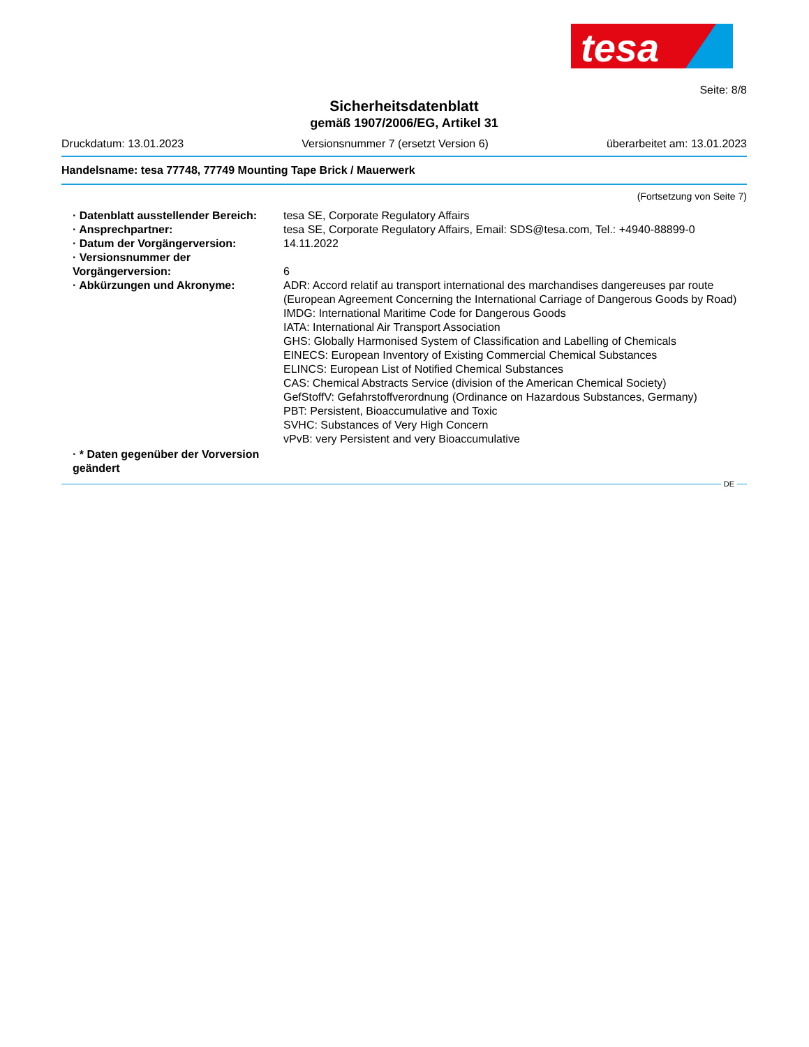tesa
Seite: 8/8
Sicherheitsdatenblatt
gemäß 1907/2006/EG, Artikel 31
Druckdatum: 13.01.2023 Versionsnummer 7 (ersetzt Version 6) überarbeitet am: 13.01.2023
Handelsname: tesa 77748, 77749 Mounting Tape Brick / Mauerwerk
(Fortsetzung von Seite 7)
| · Datenblatt ausstellender Bereich: | tesa SE, Corporate Regulatory Affairs |
| · Ansprechpartner: | tesa SE, Corporate Regulatory Affairs, Email: SDS@tesa.com, Tel.: +4940-88899-0 |
| · Datum der Vorgängerversion: | 14.11.2022 |
| · Versionsnummer der Vorgängerversion: | 6 |
| · Abkürzungen und Akronyme: | ADR: Accord relatif au transport international des marchandises dangereuses par route (European Agreement Concerning the International Carriage of Dangerous Goods by Road) IMDG: International Maritime Code for Dangerous Goods IATA: International Air Transport Association GHS: Globally Harmonised System of Classification and Labelling of Chemicals EINECS: European Inventory of Existing Commercial Chemical Substances ELINCS: European List of Notified Chemical Substances CAS: Chemical Abstracts Service (division of the American Chemical Society) GefStoffV: Gefahrstoffverordnung (Ordinance on Hazardous Substances, Germany) PBT: Persistent, Bioaccumulative and Toxic SVHC: Substances of Very High Concern vPvB: very Persistent and very Bioaccumulative |
| · * Daten gegenüber der Vorversion geändert | |
DE